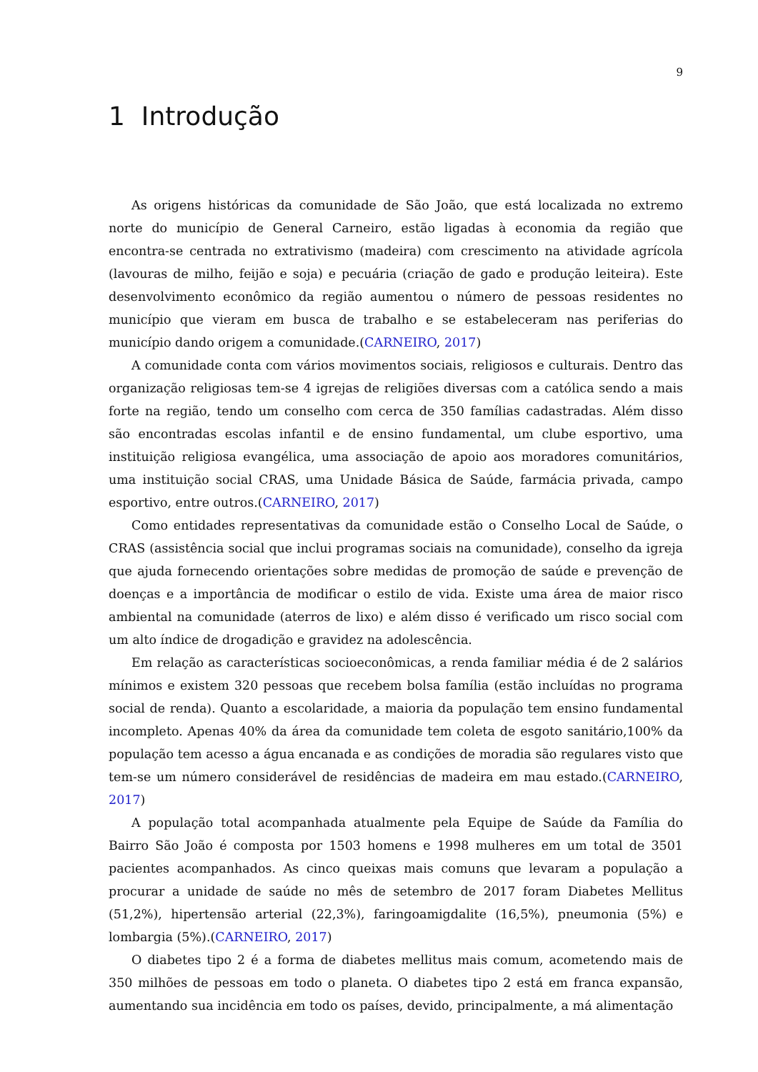9
1 Introdução
As origens históricas da comunidade de São João, que está localizada no extremo norte do município de General Carneiro, estão ligadas à economia da região que encontra-se centrada no extrativismo (madeira) com crescimento na atividade agrícola (lavouras de milho, feijão e soja) e pecuária (criação de gado e produção leiteira). Este desenvolvimento econômico da região aumentou o número de pessoas residentes no município que vieram em busca de trabalho e se estabeleceram nas periferias do município dando origem a comunidade.(CARNEIRO, 2017)
A comunidade conta com vários movimentos sociais, religiosos e culturais. Dentro das organização religiosas tem-se 4 igrejas de religiões diversas com a católica sendo a mais forte na região, tendo um conselho com cerca de 350 famílias cadastradas. Além disso são encontradas escolas infantil e de ensino fundamental, um clube esportivo, uma instituição religiosa evangélica, uma associação de apoio aos moradores comunitários, uma instituição social CRAS, uma Unidade Básica de Saúde, farmácia privada, campo esportivo, entre outros.(CARNEIRO, 2017)
Como entidades representativas da comunidade estão o Conselho Local de Saúde, o CRAS (assistência social que inclui programas sociais na comunidade), conselho da igreja que ajuda fornecendo orientações sobre medidas de promoção de saúde e prevenção de doenças e a importância de modificar o estilo de vida. Existe uma área de maior risco ambiental na comunidade (aterros de lixo) e além disso é verificado um risco social com um alto índice de drogadição e gravidez na adolescência.
Em relação as características socioeconômicas, a renda familiar média é de 2 salários mínimos e existem 320 pessoas que recebem bolsa família (estão incluídas no programa social de renda). Quanto a escolaridade, a maioria da população tem ensino fundamental incompleto. Apenas 40% da área da comunidade tem coleta de esgoto sanitário,100% da população tem acesso a água encanada e as condições de moradia são regulares visto que tem-se um número considerável de residências de madeira em mau estado.(CARNEIRO, 2017)
A população total acompanhada atualmente pela Equipe de Saúde da Família do Bairro São João é composta por 1503 homens e 1998 mulheres em um total de 3501 pacientes acompanhados. As cinco queixas mais comuns que levaram a população a procurar a unidade de saúde no mês de setembro de 2017 foram Diabetes Mellitus (51,2%), hipertensão arterial (22,3%), faringoamigdalite (16,5%), pneumonia (5%) e lombargia (5%).(CARNEIRO, 2017)
O diabetes tipo 2 é a forma de diabetes mellitus mais comum, acometendo mais de 350 milhões de pessoas em todo o planeta. O diabetes tipo 2 está em franca expansão, aumentando sua incidência em todo os países, devido, principalmente, a má alimentação